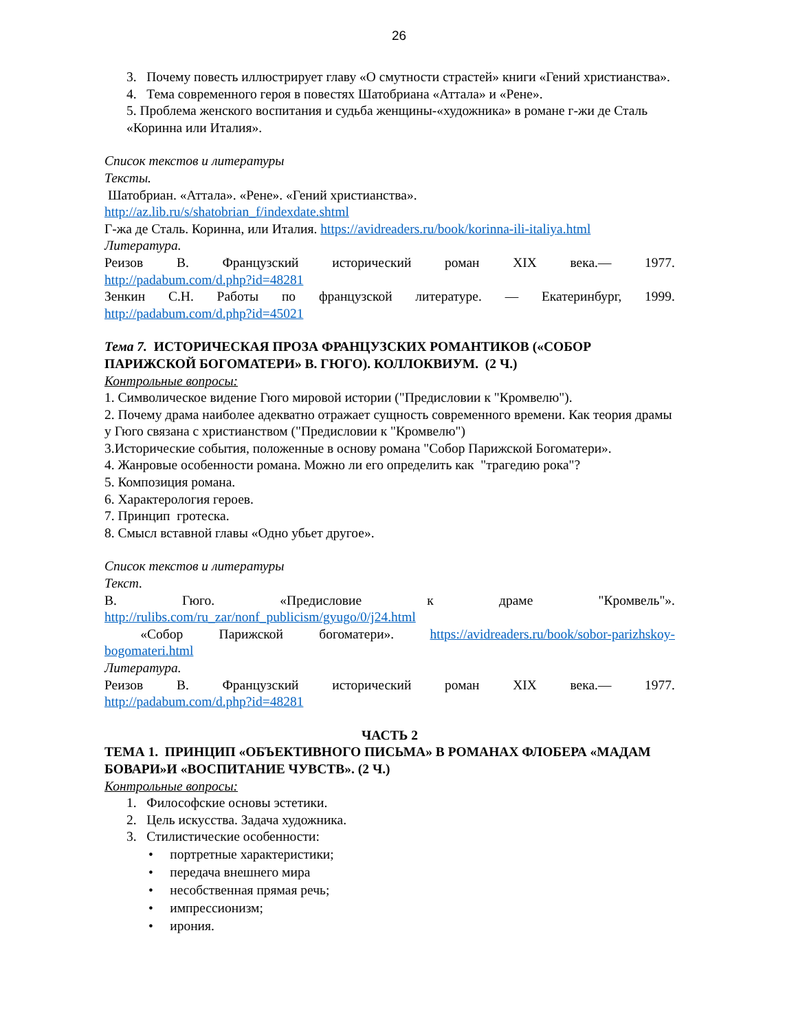26
3. Почему повесть иллюстрирует главу «О смутности страстей» книги «Гений христианства».
4. Тема современного героя в повестях Шатобриана «Аттала» и «Рене».
5. Проблема женского воспитания и судьба женщины-«художника» в романе г-жи де Сталь «Коринна или Италия».
Список текстов и литературы
Тексты.
Шатобриан. «Аттала». «Рене». «Гений христианства».
http://az.lib.ru/s/shatobrian_f/indexdate.shtml
Г-жа де Сталь. Коринна, или Италия. https://avidreaders.ru/book/korinna-ili-italiya.html
Литература.
Реизов В. Французский исторический роман XIX века.— 1977.
http://padabum.com/d.php?id=48281
Зенкин С.Н. Работы по французской литературе. — Екатеринбург, 1999.
http://padabum.com/d.php?id=45021
Тема 7. ИСТОРИЧЕСКАЯ ПРОЗА ФРАНЦУЗСКИХ РОМАНТИКОВ («СОБОР ПАРИЖСКОЙ БОГОМАТЕРИ» В. ГЮГО). КОЛЛОКВИУМ. (2 Ч.)
Контрольные вопросы:
1. Символическое видение Гюго мировой истории ("Предисловии к "Кромвелю").
2. Почему драма наиболее адекватно отражает сущность современного времени. Как теория драмы у Гюго связана с христианством ("Предисловии к "Кромвелю")
3.Исторические события, положенные в основу романа "Собор Парижской Богоматери».
4. Жанровые особенности романа. Можно ли его определить как "трагедию рока"?
5. Композиция романа.
6. Характерология героев.
7. Принцип гротеска.
8. Смысл вставной главы «Одно убьет другое».
Список текстов и литературы
Текст.
В. Гюго. «Предисловие к драме "Кромвель"».
http://rulibs.com/ru_zar/nonf_publicism/gyugo/0/j24.html
«Собор Парижской богоматери». https://avidreaders.ru/book/sobor-parizhskoy-
bogomateri.html
Литература.
Реизов В. Французский исторический роман XIX века.— 1977.
http://padabum.com/d.php?id=48281
ЧАСТЬ 2
ТЕМА 1. ПРИНЦИП «ОБЪЕКТИВНОГО ПИСЬМА» В РОМАНАХ ФЛОБЕРА «МАДАМ БОВАРИ»И «ВОСПИТАНИЕ ЧУВСТВ». (2 Ч.)
Контрольные вопросы:
1. Философские основы эстетики.
2. Цель искусства. Задача художника.
3. Стилистические особенности:
• портретные характеристики;
• передача внешнего мира
• несобственная прямая речь;
• импрессионизм;
• ирония.